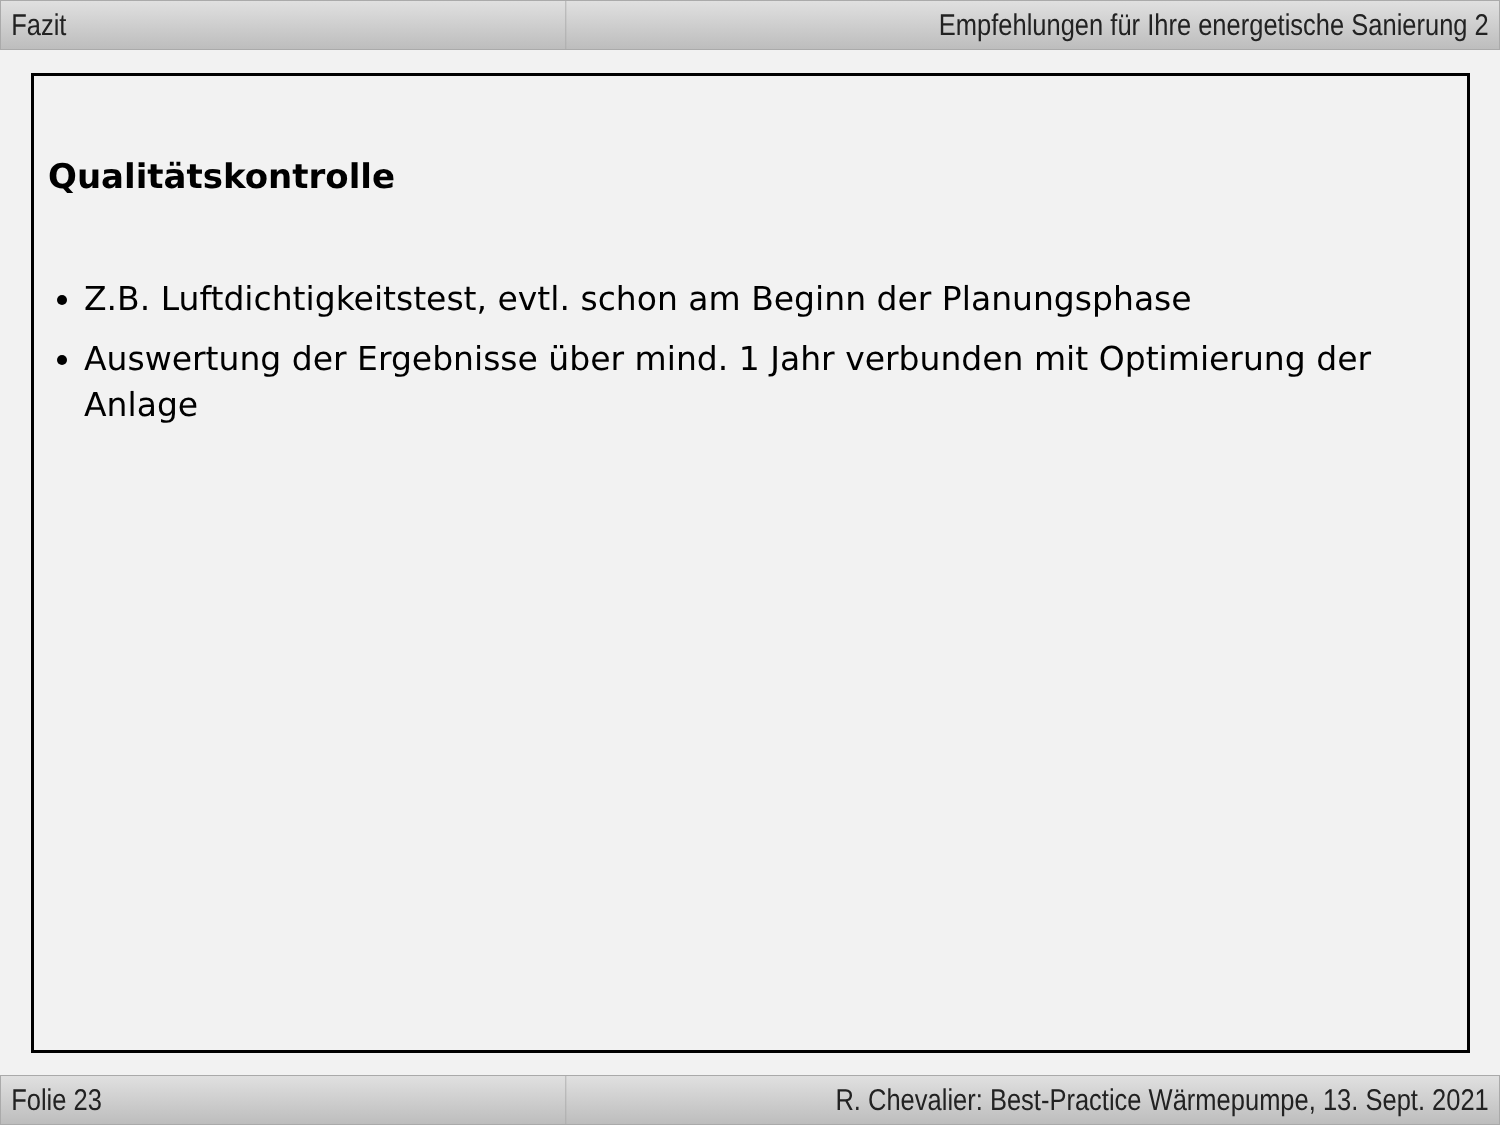Fazit Empfehlungen für Ihre energetische Sanierung 2
Qualitätskontrolle
Z.B. Luftdichtigkeitstest, evtl. schon am Beginn der Planungsphase
Auswertung der Ergebnisse über mind. 1 Jahr verbunden mit Optimierung der Anlage
Folie 23 R. Chevalier: Best-Practice Wärmepumpe, 13. Sept. 2021